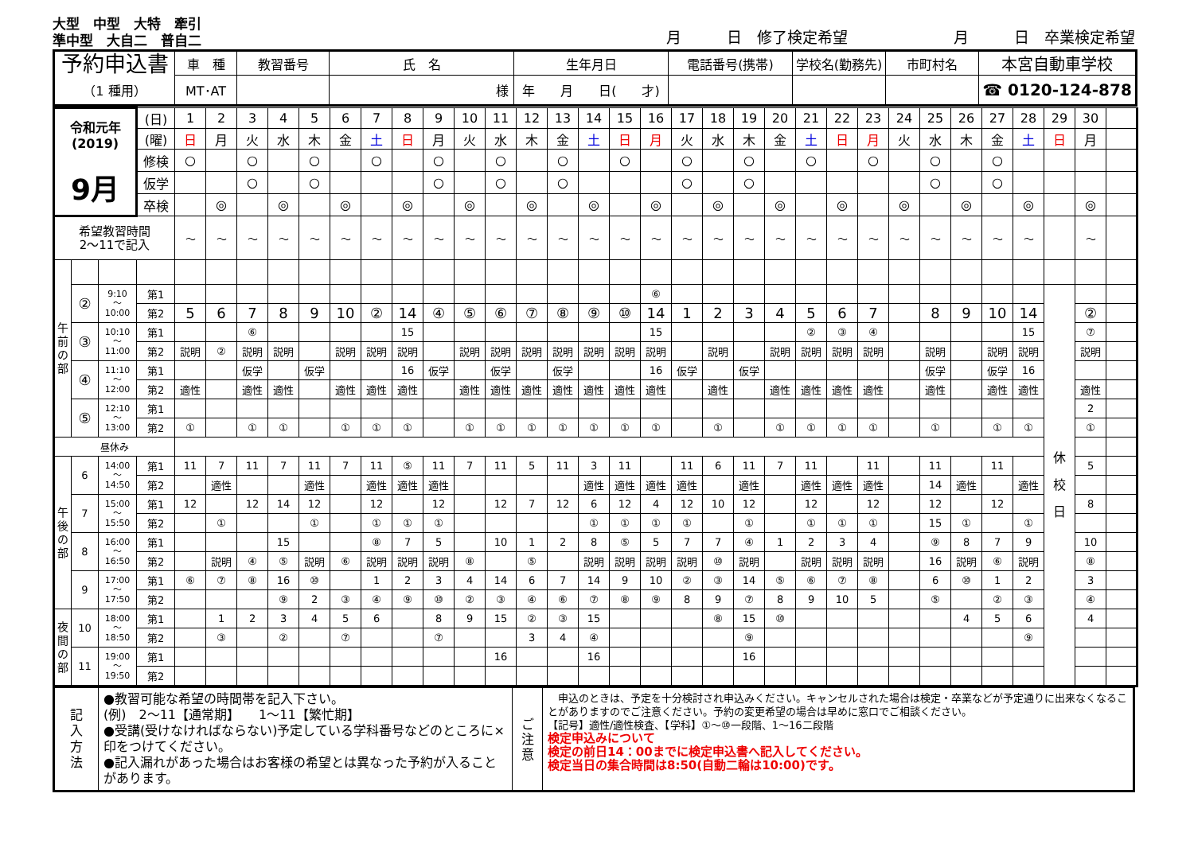大型　中型　大特　牽引
準中型　大自二　普自二
月　　　日　修了検定希望　　　　　　　月　　　日　卒業検定希望
| 予約申込書 （1 種用） | 車 種 | 教習番号 | 氏 名 | 生年月日 | 電話番号(携帯) | 学校名(勤務先) | 市町村名 | 本宮自動車学校 |
| | MT･AT | | 様 | 年 月 日( 才) | | | | ☎ 0120-124-878 |
| 令和元年 (2019) 9月 | | | (日) | 1 | 2 | 3 | 4 | 5 | 6 | 7 | 8 | 9 | 10 | 11 | 12 | 13 | 14 | 15 | 16 | 17 | 18 | 19 | 20 | 21 | 22 | 23 | 24 | 25 | 26 | 27 | 28 | 29 | 30 | |
| | | | (曜) | 日 | 月 | 火 | 水 | 木 | 金 | 土 | 日 | 月 | 火 | 水 | 木 | 金 | 土 | 日 | 月 | 火 | 水 | 木 | 金 | 土 | 日 | 月 | 火 | 水 | 木 | 金 | 土 | 日 | 月 | |
| | | | 修検 | ○ | | ○ | | ○ | | ○ | | ○ | | ○ | | ○ | | ○ | | ○ | | ○ | | ○ | | ○ | | ○ | | ○ | | | | |
| | | | 仮学 | | | ○ | | ○ | | | | ○ | | ○ | | ○ | | | | ○ | | ○ | | | | | | ○ | | ○ | | | | |
| | | | 卒検 | | ◎ | | ◎ | | ◎ | | ◎ | | ◎ | | ◎ | | ◎ | | ◎ | | ◎ | | ◎ | | ◎ | | ◎ | | ◎ | | ◎ | | ◎ | |
| 希望教習時間 2～11で記入 | | | | ～ | ～ | ～ | ～ | ～ | ～ | ～ | ～ | ～ | ～ | ～ | ～ | ～ | ～ | ～ | ～ | ～ | ～ | ～ | ～ | ～ | ～ | ～ | ～ | ～ | ～ | ～ | ～ | | ～ | |
| 午 前 の 部 | | | | | | | | | | | | | | | | | | | | | | | | | | | | | | | | | | |
| | ② | 9:10 ～ 10:00 | 第1 | | | | | | | | | | | | | | | | ⑥ | | | | | | | | | | | | | 休 校 日 | | |
| | | | 第2 | 5 | 6 | 7 | 8 | 9 | 10 | ② | 14 | ④ | ⑤ | ⑥ | ⑦ | ⑧ | ⑨ | ⑩ | 14 | 1 | 2 | 3 | 4 | 5 | 6 | 7 | | 8 | 9 | 10 | 14 | | ② | |
| | ③ | 10:10 ～ 11:00 | 第1 | | | ⑥ | | | | | 15 | | | | | | | | 15 | | | | | ② | ③ | ④ | | | | | 15 | | ⑦ | |
| | | | 第2 | 説明 | ② | 説明 | 説明 | | 説明 | 説明 | 説明 | | 説明 | 説明 | 説明 | 説明 | 説明 | 説明 | 説明 | | 説明 | | 説明 | 説明 | 説明 | 説明 | | 説明 | | 説明 | 説明 | | 説明 | |
| | ④ | 11:10 ～ 12:00 | 第1 | | | 仮学 | | 仮学 | | | 16 | 仮学 | | 仮学 | | 仮学 | | | 16 | 仮学 | | 仮学 | | | | | | 仮学 | | 仮学 | 16 | | | |
| | | | 第2 | 適性 | | 適性 | 適性 | | 適性 | 適性 | 適性 | | 適性 | 適性 | 適性 | 適性 | 適性 | 適性 | 適性 | | 適性 | | 適性 | 適性 | 適性 | 適性 | | 適性 | | 適性 | 適性 | | 適性 | |
| | ⑤ | 12:10 ～ 13:00 | 第1 | | | | | | | | | | | | | | | | | | | | | | | | | | | | | | 2 | |
| | | | 第2 | ① | | ① | ① | | ① | ① | ① | | ① | ① | ① | ① | ① | ① | ① | | ① | | ① | ① | ① | ① | | ① | | ① | ① | | ① | |
| 昼休み | | | | | | | | | | | | | | | | | | | | | | | | | | | | | | | | | | |
| 午 後 の 部 | 6 | 14:00 ～ 14:50 | 第1 | 11 | 7 | 11 | 7 | 11 | 7 | 11 | ⑤ | 11 | 7 | 11 | 5 | 11 | 3 | 11 | | 11 | 6 | 11 | 7 | 11 | | 11 | | 11 | | 11 | | | 5 | |
| | | | 第2 | | 適性 | | | 適性 | | 適性 | 適性 | 適性 | | | | | 適性 | 適性 | 適性 | 適性 | | 適性 | | 適性 | 適性 | 適性 | | 14 | 適性 | | 適性 | | | |
| | 7 | 15:00 ～ 15:50 | 第1 | 12 | | 12 | 14 | 12 | | 12 | | 12 | | 12 | 7 | 12 | 6 | 12 | 4 | 12 | 10 | 12 | | 12 | | 12 | | 12 | | 12 | | | 8 | |
| | | | 第2 | | ① | | | ① | | ① | ① | ① | | | | | ① | ① | ① | ① | | ① | | ① | ① | ① | | 15 | ① | | ① | | | |
| | 8 | 16:00 ～ 16:50 | 第1 | | | | 15 | | | ⑧ | 7 | 5 | | 10 | 1 | 2 | 8 | ⑤ | 5 | 7 | 7 | ④ | 1 | 2 | 3 | 4 | | ⑨ | 8 | 7 | 9 | | 10 | |
| | | | 第2 | | 説明 | ④ | ⑤ | 説明 | ⑥ | 説明 | 説明 | 説明 | ⑧ | | ⑤ | | 説明 | 説明 | 説明 | 説明 | ⑩ | 説明 | | 説明 | 説明 | 説明 | | 16 | 説明 | ⑥ | 説明 | | ⑧ | |
| | 9 | 17:00 ～ 17:50 | 第1 | ⑥ | ⑦ | ⑧ | 16 | ⑩ | | 1 | 2 | 3 | 4 | 14 | 6 | 7 | 14 | 9 | 10 | ② | ③ | 14 | ⑤ | ⑥ | ⑦ | ⑧ | | 6 | ⑩ | 1 | 2 | | 3 | |
| | | | 第2 | | | | ⑨ | 2 | ③ | ④ | ⑨ | ⑩ | ② | ③ | ④ | ⑥ | ⑦ | ⑧ | ⑨ | 8 | 9 | ⑦ | 8 | 9 | 10 | 5 | | ⑤ | | ② | ③ | | ④ | |
| 夜 間 の 部 | 10 | 18:00 ～ 18:50 | 第1 | | 1 | 2 | 3 | 4 | 5 | 6 | | 8 | 9 | 15 | ② | ③ | 15 | | | | ⑧ | 15 | ⑩ | | | | | | 4 | 5 | 6 | | 4 | |
| | | | 第2 | | ③ | | ② | | ⑦ | | | ⑦ | | | 3 | 4 | ④ | | | | | ⑨ | | | | | | | | | ⑨ | | | |
| | 11 | 19:00 ～ 19:50 | 第1 | | | | | | | | | | | 16 | | | 16 | | | | | 16 | | | | | | | | | | | | |
| | | | 第2 | | | | | | | | | | | | | | | | | | | | | | | | | | | | | | | |
| 記 入 方 法 | ●教習可能な希望の時間帯を記入下さい。 (例) 2～11【通常期】 1～11【繁忙期】 ●受講(受けなければならない)予定している学科番号などのところに×印をつけてください。 ●記入漏れがあった場合はお客様の希望とは異なった予約が入ることがあります。 | ご 注 意 | 申込のときは、予定を十分検討され申込みください。キャンセルされた場合は検定・卒業などが予定通りに出来なくなることがありますのでご注意ください。予約の変更希望の場合は早めに窓口でご相談ください。 【記号】適性/適性検査、【学科】①～⑩一段階、1～16二段階 検定申込みについて 検定の前日14：00までに検定申込書へ記入してください。 検定当日の集合時間は8:50(自動二輪は10:00)です。 |